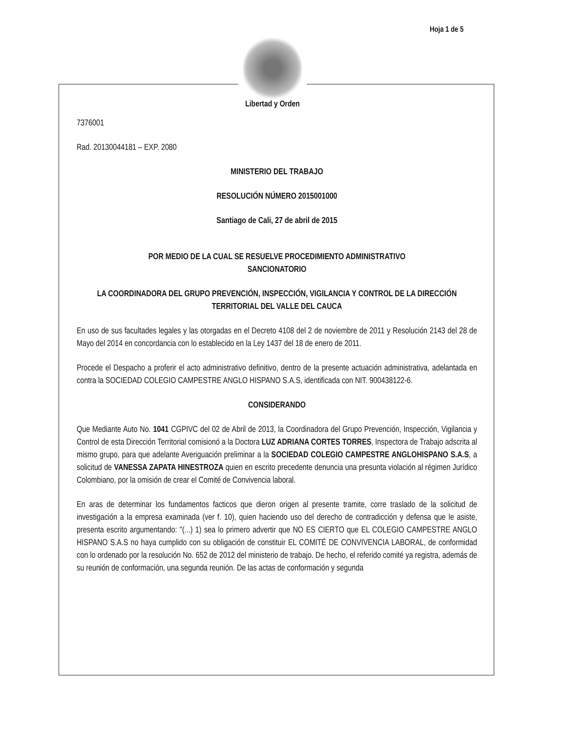Hoja 1 de 5
Libertad y Orden
7376001
Rad. 20130044181 – EXP. 2080
MINISTERIO DEL TRABAJO
RESOLUCIÓN NÚMERO 2015001000
Santiago de Cali, 27 de abril de 2015
POR MEDIO DE LA CUAL SE RESUELVE PROCEDIMIENTO ADMINISTRATIVO
SANCIONATORIO
LA COORDINADORA DEL GRUPO PREVENCIÓN, INSPECCIÓN, VIGILANCIA Y CONTROL DE LA DIRECCIÓN TERRITORIAL DEL VALLE DEL CAUCA
En uso de sus facultades legales y las otorgadas en el Decreto 4108 del 2 de noviembre de 2011 y Resolución 2143 del 28 de Mayo del 2014 en concordancia con lo establecido en la Ley 1437 del 18 de enero de 2011.
Procede el Despacho a proferir el acto administrativo definitivo, dentro de la presente actuación administrativa, adelantada en contra la SOCIEDAD COLEGIO CAMPESTRE ANGLO HISPANO S.A.S, identificada con NIT. 900438122-6.
CONSIDERANDO
Que Mediante Auto No. 1041 CGPIVC del 02 de Abril de 2013, la Coordinadora del Grupo Prevención, Inspección, Vigilancia y Control de esta Dirección Territorial comisionó a la Doctora LUZ ADRIANA CORTES TORRES, Inspectora de Trabajo adscrita al mismo grupo, para que adelante Averiguación preliminar a la SOCIEDAD COLEGIO CAMPESTRE ANGLOHISPANO S.A.S, a solicitud de VANESSA ZAPATA HINESTROZA quien en escrito precedente denuncia una presunta violación al régimen Jurídico Colombiano, por la omisión de crear el Comité de Convivencia laboral.
En aras de determinar los fundamentos facticos que dieron origen al presente tramite, corre traslado de la solicitud de investigación a la empresa examinada (ver f. 10), quien haciendo uso del derecho de contradicción y defensa que le asiste, presenta escrito argumentando: "(...) 1) sea lo primero advertir que NO ES CIERTO que EL COLEGIO CAMPESTRE ANGLO HISPANO S.A.S no haya cumplido con su obligación de constituir EL COMITÉ DE CONVIVENCIA LABORAL, de conformidad con lo ordenado por la resolución No. 652 de 2012 del ministerio de trabajo. De hecho, el referido comité ya registra, además de su reunión de conformación, una segunda reunión. De las actas de conformación y segunda